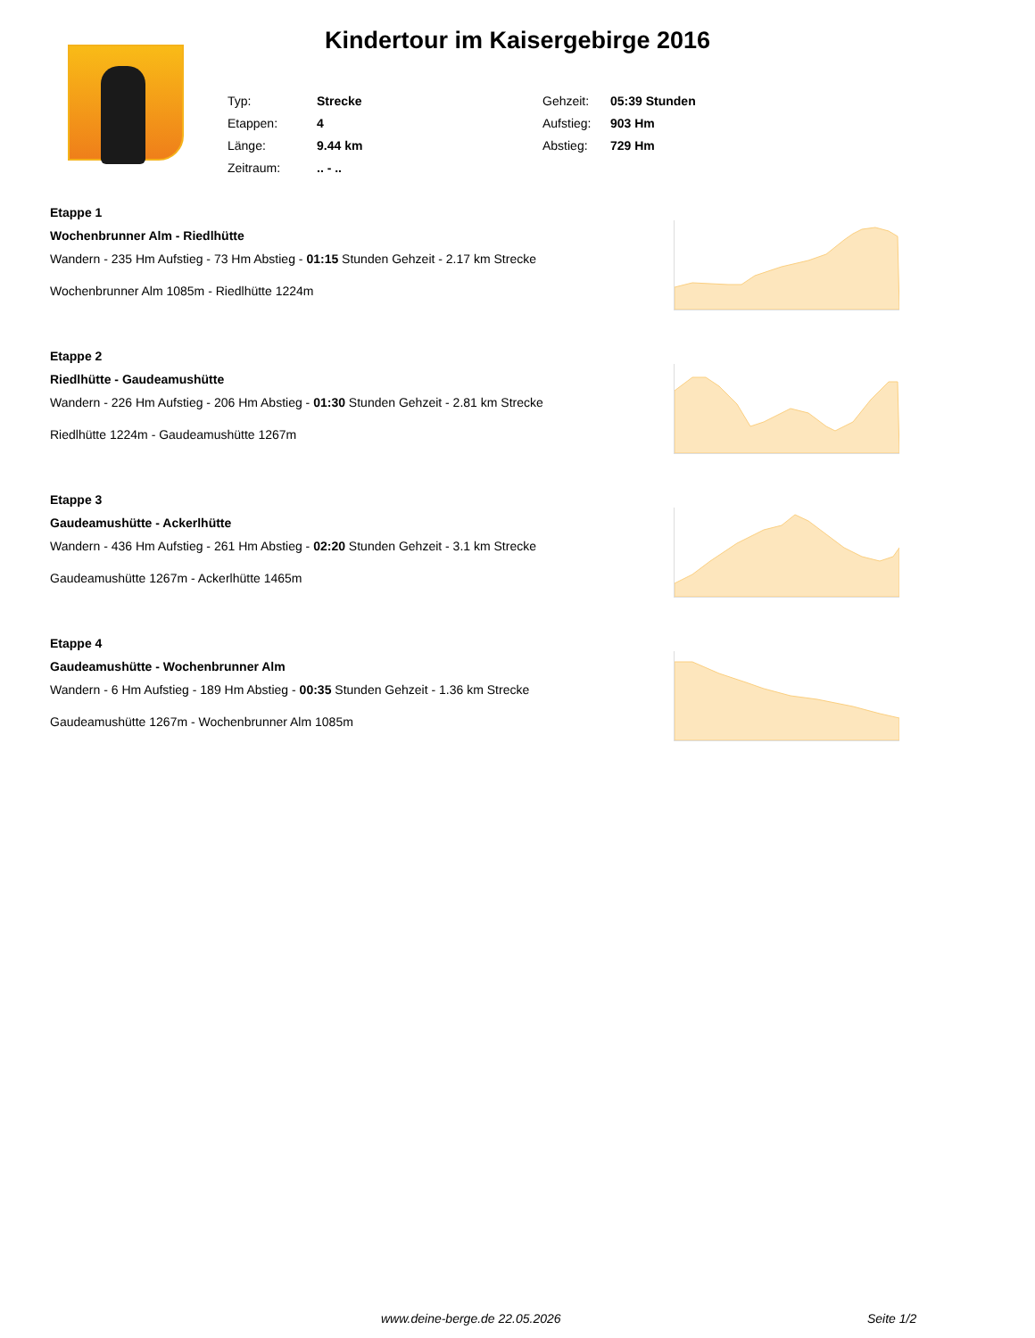Kindertour im Kaisergebirge 2016
| Typ: | Strecke | Gehzeit: | 05:39 Stunden |
| Etappen: | 4 | Aufstieg: | 903 Hm |
| Länge: | 9.44 km | Abstieg: | 729 Hm |
| Zeitraum: | .. - .. | | |
Etappe 1
Wochenbrunner Alm - Riedlhütte
Wandern - 235 Hm Aufstieg - 73 Hm Abstieg - 01:15 Stunden Gehzeit - 2.17 km Strecke
Wochenbrunner Alm 1085m - Riedlhütte 1224m
Etappe 2
Riedlhütte - Gaudeamushütte
Wandern - 226 Hm Aufstieg - 206 Hm Abstieg - 01:30 Stunden Gehzeit - 2.81 km Strecke
Riedlhütte 1224m - Gaudeamushütte 1267m
Etappe 3
Gaudeamushütte - Ackerlhütte
Wandern - 436 Hm Aufstieg - 261 Hm Abstieg - 02:20 Stunden Gehzeit - 3.1 km Strecke
Gaudeamushütte 1267m - Ackerlhütte 1465m
Etappe 4
Gaudeamushütte - Wochenbrunner Alm
Wandern - 6 Hm Aufstieg - 189 Hm Abstieg - 00:35 Stunden Gehzeit - 1.36 km Strecke
Gaudeamushütte 1267m - Wochenbrunner Alm 1085m
www.deine-berge.de 22.05.2026 Seite 1/2